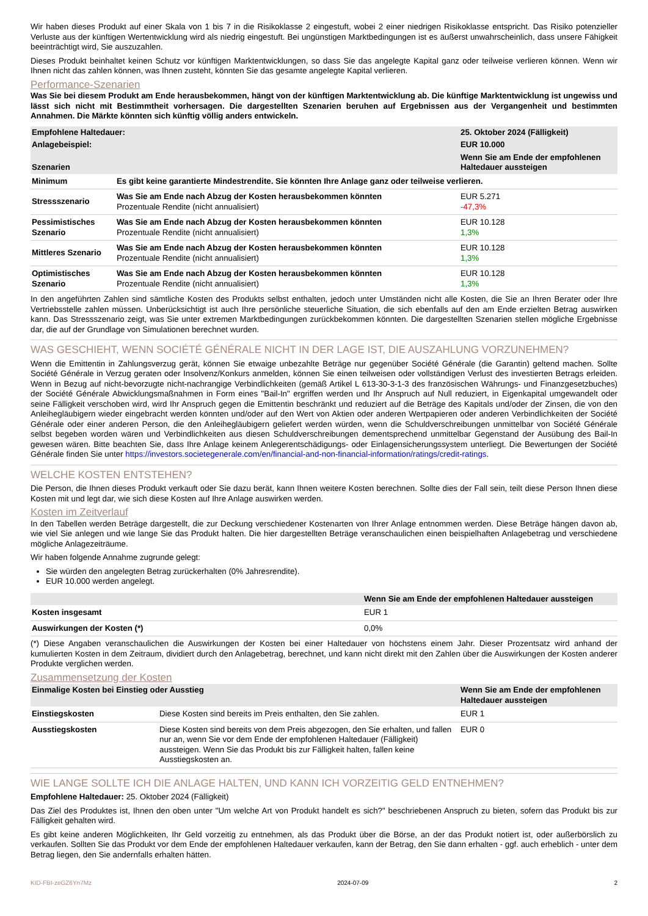Wir haben dieses Produkt auf einer Skala von 1 bis 7 in die Risikoklasse 2 eingestuft, wobei 2 einer niedrigen Risikoklasse entspricht. Das Risiko potenzieller Verluste aus der künftigen Wertentwicklung wird als niedrig eingestuft. Bei ungünstigen Marktbedingungen ist es äußerst unwahrscheinlich, dass unsere Fähigkeit beeinträchtigt wird, Sie auszuzahlen.
Dieses Produkt beinhaltet keinen Schutz vor künftigen Marktentwicklungen, so dass Sie das angelegte Kapital ganz oder teilweise verlieren können. Wenn wir Ihnen nicht das zahlen können, was Ihnen zusteht, könnten Sie das gesamte angelegte Kapital verlieren.
Performance-Szenarien
Was Sie bei diesem Produkt am Ende herausbekommen, hängt von der künftigen Marktentwicklung ab. Die künftige Marktentwicklung ist ungewiss und lässt sich nicht mit Bestimmtheit vorhersagen. Die dargestellten Szenarien beruhen auf Ergebnissen aus der Vergangenheit und bestimmten Annahmen. Die Märkte könnten sich künftig völlig anders entwickeln.
| Empfohlene Haltedauer: | | 25. Oktober 2024 (Fälligkeit) |
| --- | --- | --- |
| Anlagebeispiel: | | EUR 10.000 |
| Szenarien | | Wenn Sie am Ende der empfohlenen Haltedauer aussteigen |
| Minimum | Es gibt keine garantierte Mindestrendite. Sie könnten Ihre Anlage ganz oder teilweise verlieren. | |
| Stressszenario | Was Sie am Ende nach Abzug der Kosten herausbekommen könnten Prozentuale Rendite (nicht annualisiert) | EUR 5.271 -47,3% |
| Pessimistisches Szenario | Was Sie am Ende nach Abzug der Kosten herausbekommen könnten Prozentuale Rendite (nicht annualisiert) | EUR 10.128 1,3% |
| Mittleres Szenario | Was Sie am Ende nach Abzug der Kosten herausbekommen könnten Prozentuale Rendite (nicht annualisiert) | EUR 10.128 1,3% |
| Optimistisches Szenario | Was Sie am Ende nach Abzug der Kosten herausbekommen könnten Prozentuale Rendite (nicht annualisiert) | EUR 10.128 1,3% |
In den angeführten Zahlen sind sämtliche Kosten des Produkts selbst enthalten, jedoch unter Umständen nicht alle Kosten, die Sie an Ihren Berater oder Ihre Vertriebsstelle zahlen müssen. Unberücksichtigt ist auch Ihre persönliche steuerliche Situation, die sich ebenfalls auf den am Ende erzielten Betrag auswirken kann. Das Stressszenario zeigt, was Sie unter extremen Marktbedingungen zurückbekommen könnten. Die dargestellten Szenarien stellen mögliche Ergebnisse dar, die auf der Grundlage von Simulationen berechnet wurden.
WAS GESCHIEHT, WENN SOCIÉTÉ GÉNÉRALE NICHT IN DER LAGE IST, DIE AUSZAHLUNG VORZUNEHMEN?
Wenn die Emittentin in Zahlungsverzug gerät, können Sie etwaige unbezahlte Beträge nur gegenüber Société Générale (die Garantin) geltend machen. Sollte Société Générale in Verzug geraten oder Insolvenz/Konkurs anmelden, können Sie einen teilweisen oder vollständigen Verlust des investierten Betrags erleiden. Wenn in Bezug auf nicht-bevorzugte nicht-nachrangige Verbindlichkeiten (gemäß Artikel L 613-30-3-1-3 des französischen Währungs- und Finanzgesetzbuches) der Société Générale Abwicklungsmaßnahmen in Form eines "Bail-In" ergriffen werden und Ihr Anspruch auf Null reduziert, in Eigenkapital umgewandelt oder seine Fälligkeit verschoben wird, wird Ihr Anspruch gegen die Emittentin beschränkt und reduziert auf die Beträge des Kapitals und/oder der Zinsen, die von den Anleihegläubigern wieder eingebracht werden könnten und/oder auf den Wert von Aktien oder anderen Wertpapieren oder anderen Verbindlichkeiten der Société Générale oder einer anderen Person, die den Anleihegläubigern geliefert werden würden, wenn die Schuldverschreibungen unmittelbar von Société Générale selbst begeben worden wären und Verbindlichkeiten aus diesen Schuldverschreibungen dementsprechend unmittelbar Gegenstand der Ausübung des Bail-In gewesen wären. Bitte beachten Sie, dass Ihre Anlage keinem Anlegerentschädigungs- oder Einlagensicherungssystem unterliegt. Die Bewertungen der Société Générale finden Sie unter https://investors.societegenerale.com/en/financial-and-non-financial-information/ratings/credit-ratings.
WELCHE KOSTEN ENTSTEHEN?
Die Person, die Ihnen dieses Produkt verkauft oder Sie dazu berät, kann Ihnen weitere Kosten berechnen. Sollte dies der Fall sein, teilt diese Person Ihnen diese Kosten mit und legt dar, wie sich diese Kosten auf Ihre Anlage auswirken werden.
Kosten im Zeitverlauf
In den Tabellen werden Beträge dargestellt, die zur Deckung verschiedener Kostenarten von Ihrer Anlage entnommen werden. Diese Beträge hängen davon ab, wie viel Sie anlegen und wie lange Sie das Produkt halten. Die hier dargestellten Beträge veranschaulichen einen beispielhaften Anlagebetrag und verschiedene mögliche Anlagezeiträume.
Wir haben folgende Annahme zugrunde gelegt:
Sie würden den angelegten Betrag zurückerhalten (0% Jahresrendite).
EUR 10.000 werden angelegt.
| | Wenn Sie am Ende der empfohlenen Haltedauer aussteigen |
| --- | --- |
| Kosten insgesamt | EUR 1 |
| Auswirkungen der Kosten (*) | 0,0% |
(*) Diese Angaben veranschaulichen die Auswirkungen der Kosten bei einer Haltedauer von höchstens einem Jahr. Dieser Prozentsatz wird anhand der kumulierten Kosten in dem Zeitraum, dividiert durch den Anlagebetrag, berechnet, und kann nicht direkt mit den Zahlen über die Auswirkungen der Kosten anderer Produkte verglichen werden.
Zusammensetzung der Kosten
| Einmalige Kosten bei Einstieg oder Ausstieg | | Wenn Sie am Ende der empfohlenen Haltedauer aussteigen |
| --- | --- | --- |
| Einstiegskosten | Diese Kosten sind bereits im Preis enthalten, den Sie zahlen. | EUR 1 |
| Ausstiegskosten | Diese Kosten sind bereits von dem Preis abgezogen, den Sie erhalten, und fallen nur an, wenn Sie vor dem Ende der empfohlenen Haltedauer (Fälligkeit) aussteigen. Wenn Sie das Produkt bis zur Fälligkeit halten, fallen keine Ausstiegskosten an. | EUR 0 |
WIE LANGE SOLLTE ICH DIE ANLAGE HALTEN, UND KANN ICH VORZEITIG GELD ENTNEHMEN?
Empfohlene Haltedauer: 25. Oktober 2024 (Fälligkeit)
Das Ziel des Produktes ist, Ihnen den oben unter "Um welche Art von Produkt handelt es sich?" beschriebenen Anspruch zu bieten, sofern das Produkt bis zur Fälligkeit gehalten wird.
Es gibt keine anderen Möglichkeiten, Ihr Geld vorzeitig zu entnehmen, als das Produkt über die Börse, an der das Produkt notiert ist, oder außerbörslich zu verkaufen. Sollten Sie das Produkt vor dem Ende der empfohlenen Haltedauer verkaufen, kann der Betrag, den Sie dann erhalten - ggf. auch erheblich - unter dem Betrag liegen, den Sie andernfalls erhalten hätten.
KID-FBI-zeGZ6Yn7Mz 2024-07-09 2